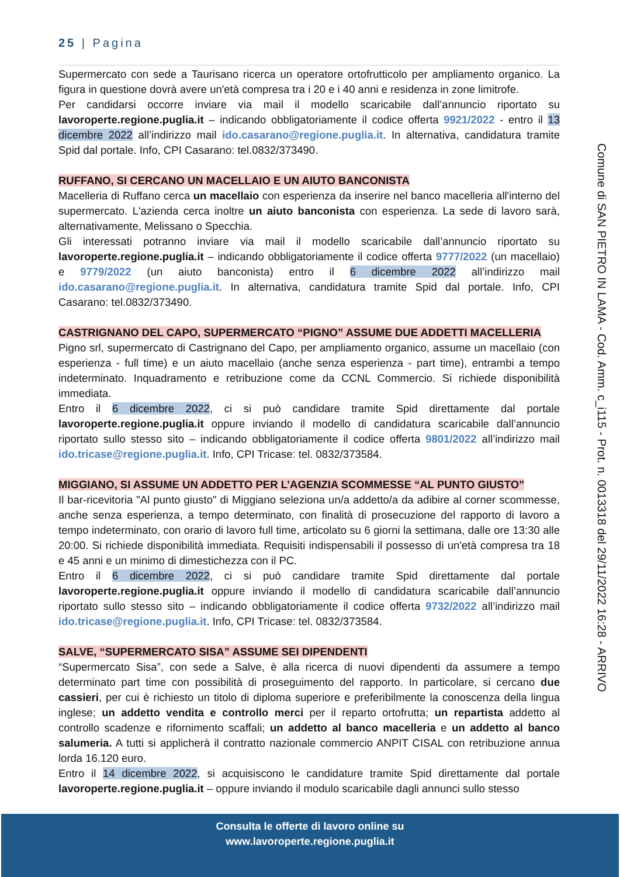25 | Pagina
Supermercato con sede a Taurisano ricerca un operatore ortofrutticolo per ampliamento organico. La figura in questione dovrà avere un'età compresa tra i 20 e i 40 anni e residenza in zone limitrofe.
Per candidarsi occorre inviare via mail il modello scaricabile dall’annuncio riportato su lavoroperte.regione.puglia.it – indicando obbligatoriamente il codice offerta 9921/2022 - entro il 13 dicembre 2022 all’indirizzo mail ido.casarano@regione.puglia.it. In alternativa, candidatura tramite Spid dal portale. Info, CPI Casarano: tel.0832/373490.
RUFFANO, SI CERCANO UN MACELLAIO E UN AIUTO BANCONISTA
Macelleria di Ruffano cerca un macellaio con esperienza da inserire nel banco macelleria all'interno del supermercato. L'azienda cerca inoltre un aiuto banconista con esperienza. La sede di lavoro sarà, alternativamente, Melissano o Specchia.
Gli interessati potranno inviare via mail il modello scaricabile dall’annuncio riportato su lavoroperte.regione.puglia.it – indicando obbligatoriamente il codice offerta 9777/2022 (un macellaio) e 9779/2022 (un aiuto banconista) entro il 6 dicembre 2022 all’indirizzo mail ido.casarano@regione.puglia.it. In alternativa, candidatura tramite Spid dal portale. Info, CPI Casarano: tel.0832/373490.
CASTRIGNANO DEL CAPO, SUPERMERCATO “PIGNO” ASSUME DUE ADDETTI MACELLERIA
Pigno srl, supermercato di Castrignano del Capo, per ampliamento organico, assume un macellaio (con esperienza - full time) e un aiuto macellaio (anche senza esperienza - part time), entrambi a tempo indeterminato. Inquadramento e retribuzione come da CCNL Commercio. Si richiede disponibilità immediata.
Entro il 6 dicembre 2022, ci si può candidare tramite Spid direttamente dal portale lavoroperte.regione.puglia.it oppure inviando il modello di candidatura scaricabile dall’annuncio riportato sullo stesso sito – indicando obbligatoriamente il codice offerta 9801/2022 all’indirizzo mail ido.tricase@regione.puglia.it. Info, CPI Tricase: tel. 0832/373584.
MIGGIANO, SI ASSUME UN ADDETTO PER L’AGENZIA SCOMMESSE “AL PUNTO GIUSTO”
Il bar-ricevitoria "Al punto giusto" di Miggiano seleziona un/a addetto/a da adibire al corner scommesse, anche senza esperienza, a tempo determinato, con finalità di prosecuzione del rapporto di lavoro a tempo indeterminato, con orario di lavoro full time, articolato su 6 giorni la settimana, dalle ore 13:30 alle 20:00. Si richiede disponibilità immediata. Requisiti indispensabili il possesso di un'età compresa tra 18 e 45 anni e un minimo di dimestichezza con il PC.
Entro il 6 dicembre 2022, ci si può candidare tramite Spid direttamente dal portale lavoroperte.regione.puglia.it oppure inviando il modello di candidatura scaricabile dall’annuncio riportato sullo stesso sito – indicando obbligatoriamente il codice offerta 9732/2022 all’indirizzo mail ido.tricase@regione.puglia.it. Info, CPI Tricase: tel. 0832/373584.
SALVE, “SUPERMERCATO SISA” ASSUME SEI DIPENDENTI
“Supermercato Sisa”, con sede a Salve, è alla ricerca di nuovi dipendenti da assumere a tempo determinato part time con possibilità di proseguimento del rapporto. In particolare, si cercano due cassieri, per cui è richiesto un titolo di diploma superiore e preferibilmente la conoscenza della lingua inglese; un addetto vendita e controllo merci per il reparto ortofrutta; un repartista addetto al controllo scadenze e rifornimento scaffali; un addetto al banco macelleria e un addetto al banco salumeria. A tutti si applicherà il contratto nazionale commercio ANPIT CISAL con retribuzione annua lorda 16.120 euro.
Entro il 14 dicembre 2022, si acquisiscono le candidature tramite Spid direttamente dal portale lavoroperte.regione.puglia.it – oppure inviando il modulo scaricabile dagli annunci sullo stesso
Comune di SAN PIETRO IN LAMA - Cod. Amm. c_i115 - Prot. n. 0013318 del 29/11/2022 16:28 - ARRIVO
Consulta le offerte di lavoro online su
www.lavoroperte.regione.puglia.it